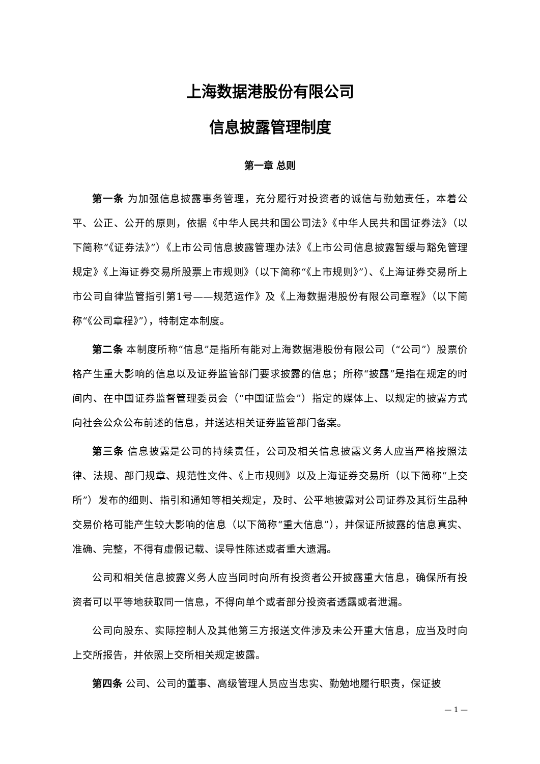上海数据港股份有限公司
信息披露管理制度
第一章 总则
第一条 为加强信息披露事务管理，充分履行对投资者的诚信与勤勉责任，本着公平、公正、公开的原则，依据《中华人民共和国公司法》《中华人民共和国证券法》（以下简称“《证券法》”）《上市公司信息披露管理办法》《上市公司信息披露暂缓与豁免管理规定》《上海证券交易所股票上市规则》（以下简称“《上市规则》”）、《上海证券交易所上市公司自律监管指引第1号——规范运作》及《上海数据港股份有限公司章程》（以下简称“《公司章程》”），特制定本制度。
第二条 本制度所称“信息”是指所有能对上海数据港股份有限公司（“公司”）股票价格产生重大影响的信息以及证券监管部门要求披露的信息；所称“披露”是指在规定的时间内、在中国证券监督管理委员会（“中国证监会”）指定的媒体上、以规定的披露方式向社会公众公布前述的信息，并送达相关证券监管部门备案。
第三条 信息披露是公司的持续责任，公司及相关信息披露义务人应当严格按照法律、法规、部门规章、规范性文件、《上市规则》以及上海证券交易所（以下简称“上交所”）发布的细则、指引和通知等相关规定，及时、公平地披露对公司证券及其衍生品种交易价格可能产生较大影响的信息（以下简称“重大信息”），并保证所披露的信息真实、准确、完整，不得有虚假记载、误导性陈述或者重大遗漏。
公司和相关信息披露义务人应当同时向所有投资者公开披露重大信息，确保所有投资者可以平等地获取同一信息，不得向单个或者部分投资者透露或者泄漏。
公司向股东、实际控制人及其他第三方报送文件涉及未公开重大信息，应当及时向上交所报告，并依照上交所相关规定披露。
第四条 公司、公司的董事、高级管理人员应当忠实、勤勉地履行职责，保证披
— 1 —